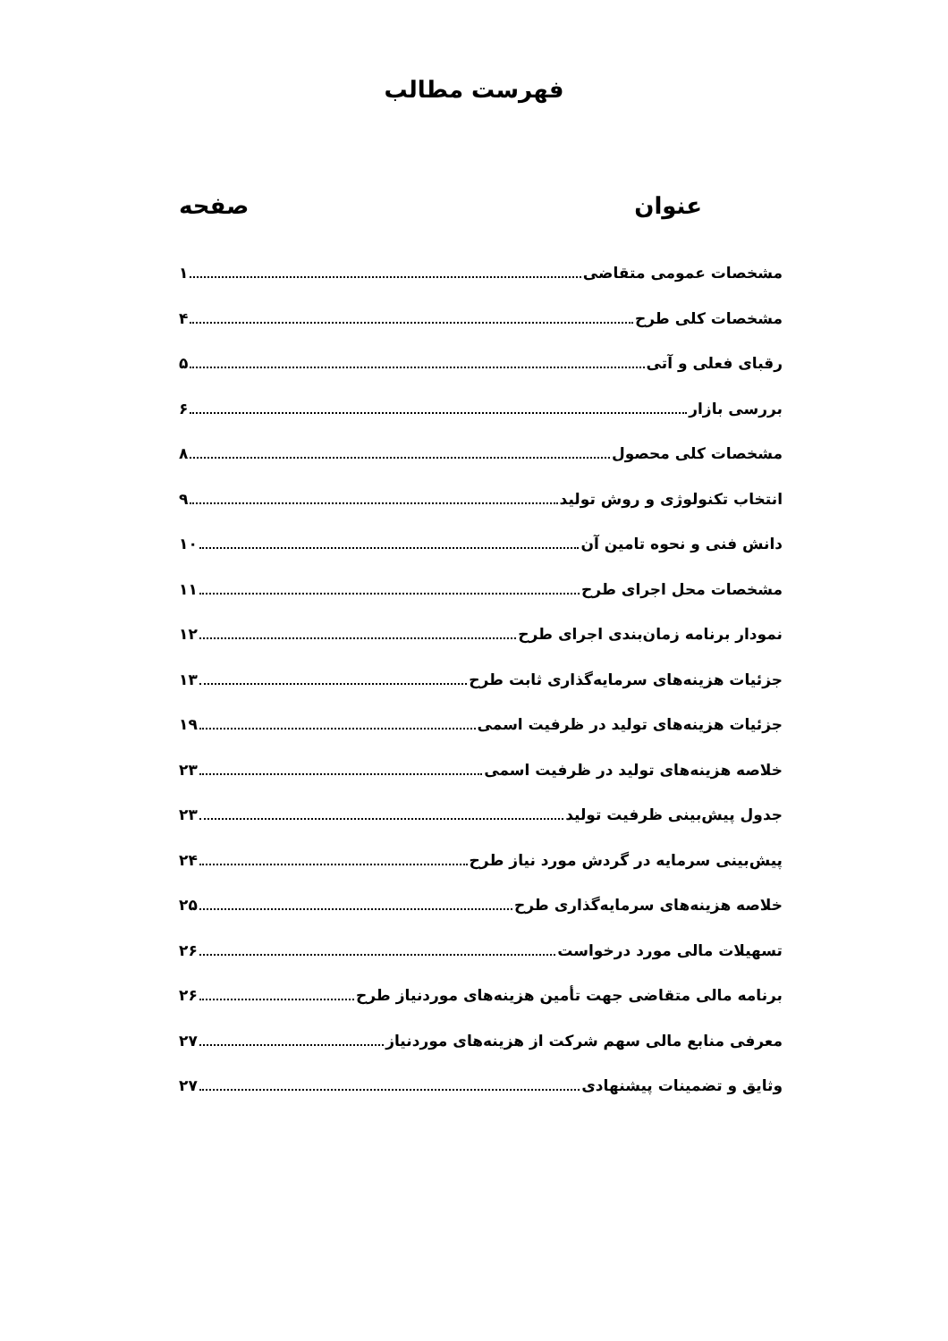فهرست مطالب
عنوان صفحه
مشخصات عمومی متقاضی ۱
مشخصات کلی طرح ۴
رقبای فعلی و آتی ۵
بررسی بازار ۶
مشخصات کلی محصول ۸
انتخاب تکنولوژی و روش تولید ۹
دانش فنی و نحوه تامین آن ۱۰
مشخصات محل اجرای طرح ۱۱
نمودار برنامه زمان‌بندی اجرای طرح ۱۲
جزئیات هزینه‌های سرمایه‌گذاری ثابت طرح ۱۳
جزئیات هزینه‌های تولید در ظرفیت اسمی ۱۹
خلاصه هزینه‌های تولید در ظرفیت اسمی ۲۳
جدول پیش‌بینی ظرفیت تولید ۲۳
پیش‌بینی سرمایه در گردش مورد نیاز طرح ۲۴
خلاصه هزینه‌های سرمایه‌گذاری طرح ۲۵
تسهیلات مالی مورد درخواست ۲۶
برنامه مالی متقاضی جهت تأمین هزینه‌های موردنیاز طرح ۲۶
معرفی منابع مالی سهم شرکت از هزینه‌های موردنیاز ۲۷
وثایق و تضمینات پیشنهادی ۲۷